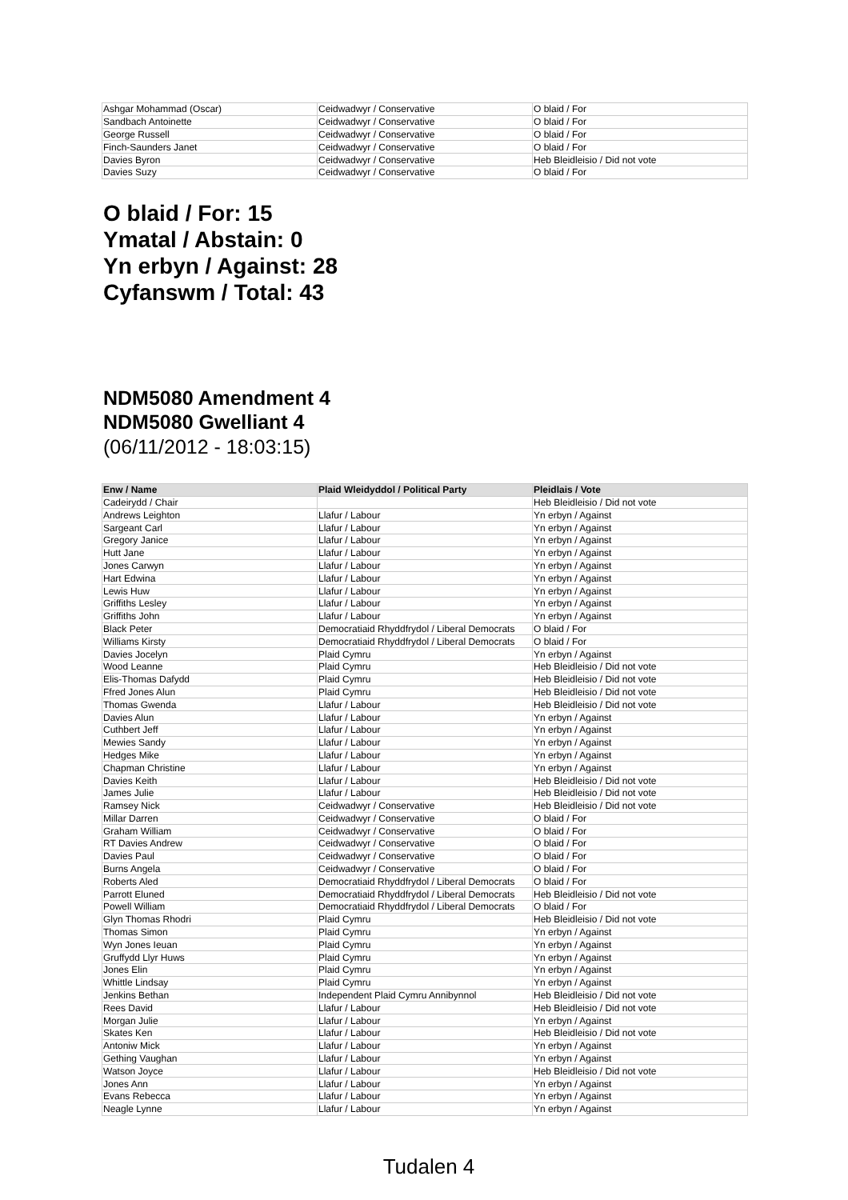| Ashgar Mohammad (Oscar) | Ceidwadwyr / Conservative | O blaid / For |
| Sandbach Antoinette | Ceidwadwyr / Conservative | O blaid / For |
| George Russell | Ceidwadwyr / Conservative | O blaid / For |
| Finch-Saunders Janet | Ceidwadwyr / Conservative | O blaid / For |
| Davies Byron | Ceidwadwyr / Conservative | Heb Bleidleisio / Did not vote |
| Davies Suzy | Ceidwadwyr / Conservative | O blaid / For |
O blaid / For: 15
Ymatal / Abstain: 0
Yn erbyn / Against: 28
Cyfanswm / Total: 43
NDM5080 Amendment 4
NDM5080 Gwelliant 4
(06/11/2012 - 18:03:15)
| Enw / Name | Plaid Wleidyddol / Political Party | Pleidlais / Vote |
| --- | --- | --- |
| Cadeirydd / Chair | | Heb Bleidleisio / Did not vote |
| Andrews Leighton | Llafur / Labour | Yn erbyn / Against |
| Sargeant Carl | Llafur / Labour | Yn erbyn / Against |
| Gregory Janice | Llafur / Labour | Yn erbyn / Against |
| Hutt Jane | Llafur / Labour | Yn erbyn / Against |
| Jones Carwyn | Llafur / Labour | Yn erbyn / Against |
| Hart Edwina | Llafur / Labour | Yn erbyn / Against |
| Lewis Huw | Llafur / Labour | Yn erbyn / Against |
| Griffiths Lesley | Llafur / Labour | Yn erbyn / Against |
| Griffiths John | Llafur / Labour | Yn erbyn / Against |
| Black Peter | Democratiaid Rhyddfrydol / Liberal Democrats | O blaid / For |
| Williams Kirsty | Democratiaid Rhyddfrydol / Liberal Democrats | O blaid / For |
| Davies Jocelyn | Plaid Cymru | Yn erbyn / Against |
| Wood Leanne | Plaid Cymru | Heb Bleidleisio / Did not vote |
| Elis-Thomas Dafydd | Plaid Cymru | Heb Bleidleisio / Did not vote |
| Ffred Jones Alun | Plaid Cymru | Heb Bleidleisio / Did not vote |
| Thomas Gwenda | Llafur / Labour | Heb Bleidleisio / Did not vote |
| Davies Alun | Llafur / Labour | Yn erbyn / Against |
| Cuthbert Jeff | Llafur / Labour | Yn erbyn / Against |
| Mewies Sandy | Llafur / Labour | Yn erbyn / Against |
| Hedges Mike | Llafur / Labour | Yn erbyn / Against |
| Chapman Christine | Llafur / Labour | Yn erbyn / Against |
| Davies Keith | Llafur / Labour | Heb Bleidleisio / Did not vote |
| James Julie | Llafur / Labour | Heb Bleidleisio / Did not vote |
| Ramsey Nick | Ceidwadwyr / Conservative | Heb Bleidleisio / Did not vote |
| Millar Darren | Ceidwadwyr / Conservative | O blaid / For |
| Graham William | Ceidwadwyr / Conservative | O blaid / For |
| RT Davies Andrew | Ceidwadwyr / Conservative | O blaid / For |
| Davies Paul | Ceidwadwyr / Conservative | O blaid / For |
| Burns Angela | Ceidwadwyr / Conservative | O blaid / For |
| Roberts Aled | Democratiaid Rhyddfrydol / Liberal Democrats | O blaid / For |
| Parrott Eluned | Democratiaid Rhyddfrydol / Liberal Democrats | Heb Bleidleisio / Did not vote |
| Powell William | Democratiaid Rhyddfrydol / Liberal Democrats | O blaid / For |
| Glyn Thomas Rhodri | Plaid Cymru | Heb Bleidleisio / Did not vote |
| Thomas Simon | Plaid Cymru | Yn erbyn / Against |
| Wyn Jones Ieuan | Plaid Cymru | Yn erbyn / Against |
| Gruffydd Llyr Huws | Plaid Cymru | Yn erbyn / Against |
| Jones Elin | Plaid Cymru | Yn erbyn / Against |
| Whittle Lindsay | Plaid Cymru | Yn erbyn / Against |
| Jenkins Bethan | Independent Plaid Cymru Annibynnol | Heb Bleidleisio / Did not vote |
| Rees David | Llafur / Labour | Heb Bleidleisio / Did not vote |
| Morgan Julie | Llafur / Labour | Yn erbyn / Against |
| Skates Ken | Llafur / Labour | Heb Bleidleisio / Did not vote |
| Antoniw Mick | Llafur / Labour | Yn erbyn / Against |
| Gething Vaughan | Llafur / Labour | Yn erbyn / Against |
| Watson Joyce | Llafur / Labour | Heb Bleidleisio / Did not vote |
| Jones Ann | Llafur / Labour | Yn erbyn / Against |
| Evans Rebecca | Llafur / Labour | Yn erbyn / Against |
| Neagle Lynne | Llafur / Labour | Yn erbyn / Against |
Tudalen 4